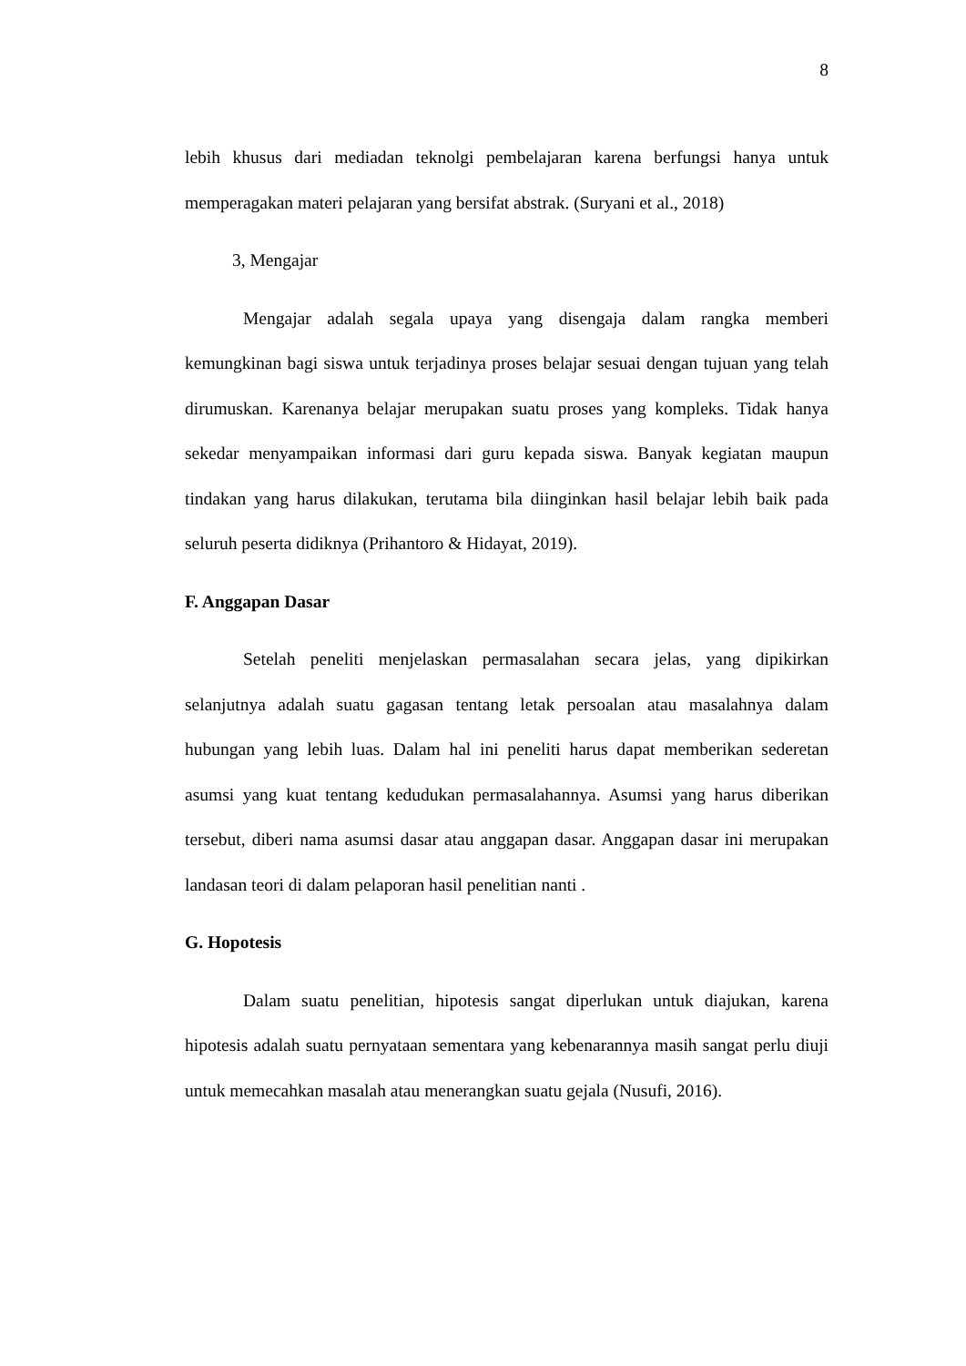8
lebih khusus dari mediadan teknolgi pembelajaran karena berfungsi hanya untuk memperagakan materi pelajaran yang bersifat abstrak. (Suryani et al., 2018)
3, Mengajar
Mengajar adalah segala upaya yang disengaja dalam rangka memberi kemungkinan bagi siswa untuk terjadinya proses belajar sesuai dengan tujuan yang telah dirumuskan. Karenanya belajar merupakan suatu proses yang kompleks. Tidak hanya sekedar menyampaikan informasi dari guru kepada siswa. Banyak kegiatan maupun tindakan yang harus dilakukan, terutama bila diinginkan hasil belajar lebih baik pada seluruh peserta didiknya (Prihantoro & Hidayat, 2019).
F. Anggapan Dasar
Setelah peneliti menjelaskan permasalahan secara jelas, yang dipikirkan selanjutnya adalah suatu gagasan tentang letak persoalan atau masalahnya dalam hubungan yang lebih luas. Dalam hal ini peneliti harus dapat memberikan sederetan asumsi yang kuat tentang kedudukan permasalahannya. Asumsi yang harus diberikan tersebut, diberi nama asumsi dasar atau anggapan dasar. Anggapan dasar ini merupakan landasan teori di dalam pelaporan hasil penelitian nanti .
G. Hopotesis
Dalam suatu penelitian, hipotesis sangat diperlukan untuk diajukan, karena hipotesis adalah suatu pernyataan sementara yang kebenarannya masih sangat perlu diuji untuk memecahkan masalah atau menerangkan suatu gejala (Nusufi, 2016).